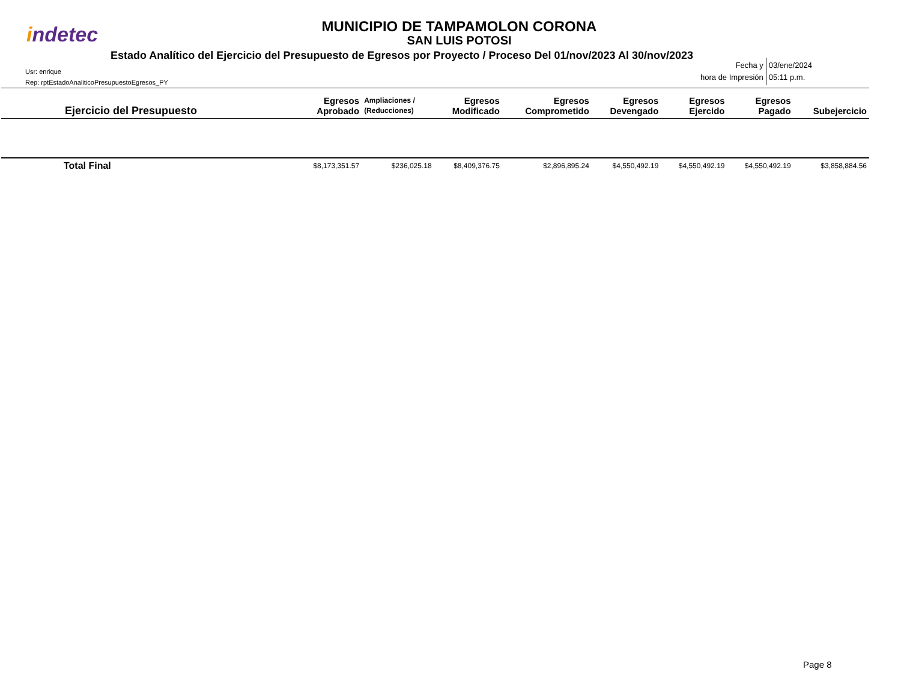indetec
MUNICIPIO DE TAMPAMOLON CORONA
SAN LUIS POTOSI
Estado Analítico del Ejercicio del Presupuesto de Egresos por Proyecto / Proceso Del 01/nov/2023 Al 30/nov/2023
Usr: enrique
Rep: rptEstadoAnaliticoPresupuestoEgresos_PY
| Fecha y hora de Impresión | 03/ene/2024 05:11 p.m. |
| Ejercicio del Presupuesto | Egresos Aprobado | Ampliaciones / (Reducciones) | Egresos Modificado | Egresos Comprometido | Egresos Devengado | Egresos Ejercido | Egresos Pagado | Subejercicio |
| --- | --- | --- | --- | --- | --- | --- | --- | --- |
| Total Final | $8,173,351.57 | $236,025.18 | $8,409,376.75 | $2,896,895.24 | $4,550,492.19 | $4,550,492.19 | $4,550,492.19 | $3,858,884.56 |
Page 8